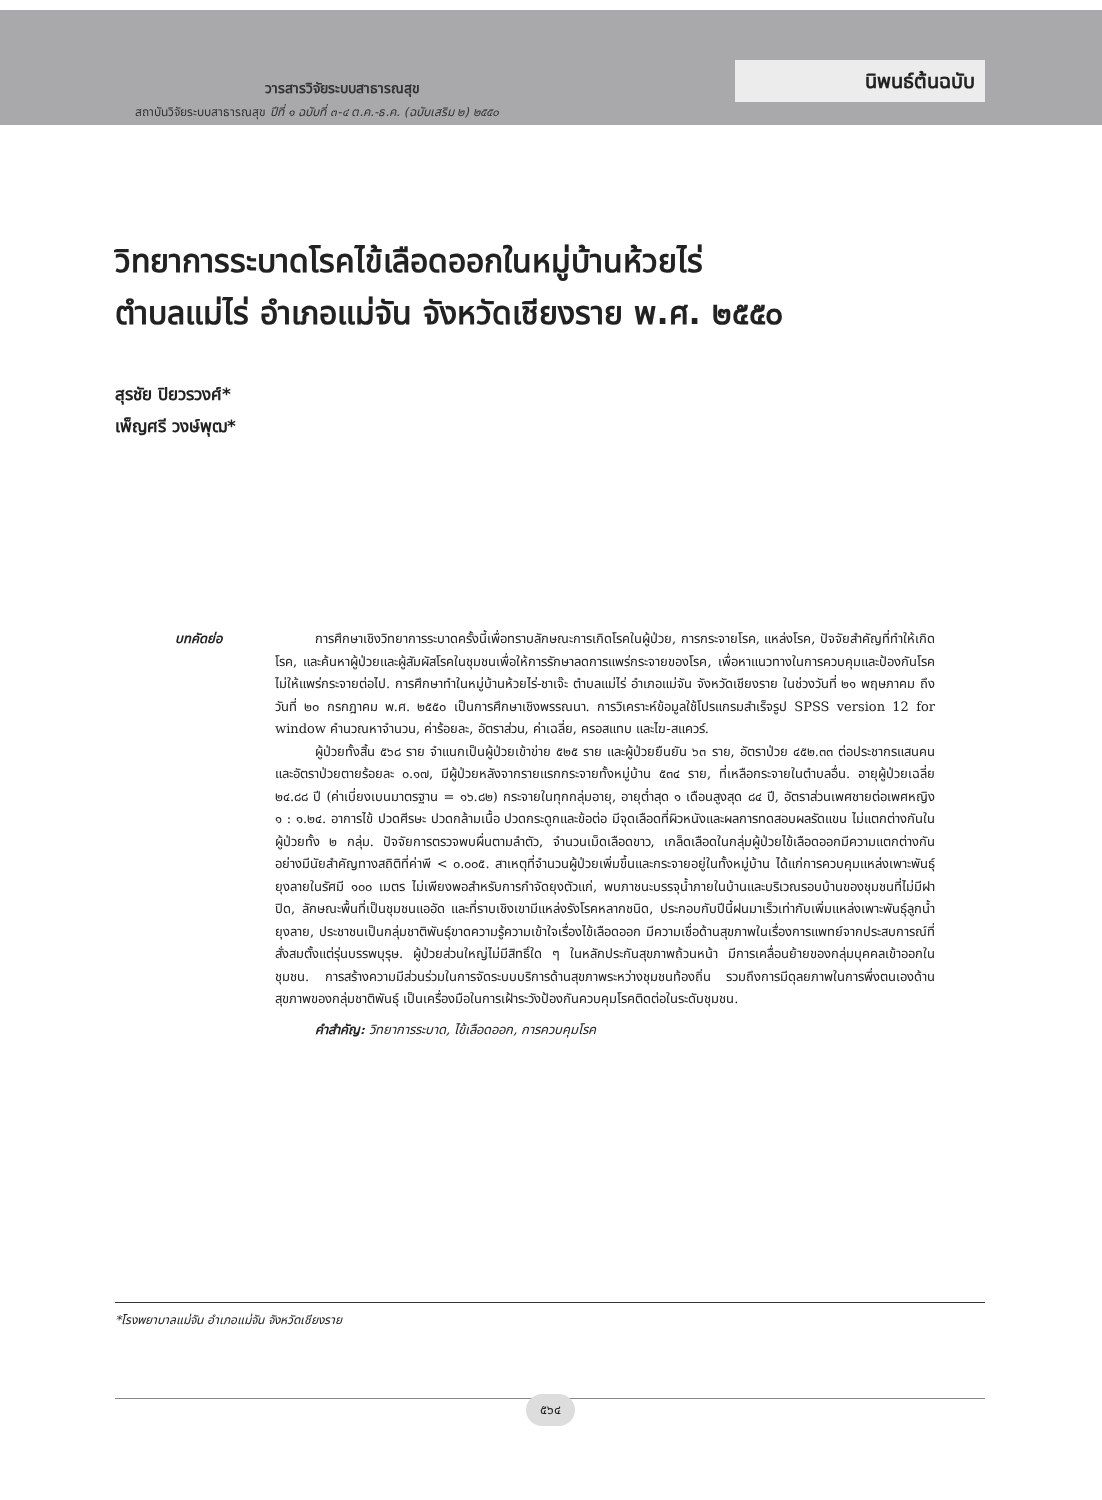วารสารวิจัยระบบสาธารณสุข
สถาบันวิจัยระบบสาธารณสุข ปีที่ ๑ ฉบับที่ ๓-๔ ต.ค.-ธ.ค. (ฉบับเสริม ๒) ๒๕๕๐
นิพนธ์ต้นฉบับ
วิทยาการระบาดโรคไข้เลือดออกในหมู่บ้านห้วยไร่
ตำบลแม่ไร่ อำเภอแม่จัน จังหวัดเชียงราย พ.ศ. ๒๕๕๐
สุรชัย ปิยวรวงศ์*
เพ็ญศรี วงษ์พุฒ*
บทคัดย่อ การศึกษาเชิงวิทยาการระบาดครั้งนี้เพื่อทราบลักษณะการเกิดโรคในผู้ป่วย, การกระจายโรค, แหล่งโรค, ปัจจัยสำคัญที่ทำให้เกิดโรค, และค้นหาผู้ป่วยและผู้สัมผัสโรคในชุมชนเพื่อให้การรักษาลดการแพร่กระจายของโรค, เพื่อหาแนวทางในการควบคุมและป้องกันโรคไม่ให้แพร่กระจายต่อไป. การศึกษาทำในหมู่บ้านห้วยไร่-ชาเจ๊ะ ตำบลแม่ไร่ อำเภอแม่จัน จังหวัดเชียงราย ในช่วงวันที่ ๒๑ พฤษภาคม ถึงวันที่ ๒๐ กรกฎาคม พ.ศ. ๒๕๕๐ เป็นการศึกษาเชิงพรรณนา. การวิเคราะห์ข้อมูลใช้โปรแกรมสำเร็จรูป SPSS version 12 for window คำนวณหาจำนวน, ค่าร้อยละ, อัตราส่วน, ค่าเฉลี่ย, ครอสแทบ และไฆ-สแควร์.
ผู้ป่วยทั้งสิ้น ๕๖๘ ราย จำแนกเป็นผู้ป่วยเข้าข่าย ๕๒๕ ราย และผู้ป่วยยืนยัน ๖๓ ราย, อัตราป่วย ๔๕๒.๓๓ ต่อประชากรแสนคน และอัตราป่วยตายร้อยละ ๐.๑๗, มีผู้ป่วยหลังจากรายแรกกระจายทั้งหมู่บ้าน ๕๓๔ ราย, ที่เหลือกระจายในตำบลอื่น. อายุผู้ป่วยเฉลี่ย ๒๔.๘๘ ปี (ค่าเบี่ยงเบนมาตรฐาน = ๑๖.๘๒) กระจายในทุกกลุ่มอายุ, อายุต่ำสุด ๑ เดือนสูงสุด ๘๔ ปี, อัตราส่วนเพศชายต่อเพศหญิง ๑ : ๑.๒๔. อาการไข้ ปวดศีรษะ ปวดกล้ามเนื้อ ปวดกระดูกและข้อต่อ มีจุดเลือดที่ผิวหนังและผลการทดสอบผลรัดแขน ไม่แตกต่างกันในผู้ป่วยทั้ง ๒ กลุ่ม. ปัจจัยการตรวจพบผื่นตามลำตัว, จำนวนเม็ดเลือดขาว, เกล็ดเลือดในกลุ่มผู้ป่วยไข้เลือดออกมีความแตกต่างกันอย่างมีนัยสำคัญทางสถิติที่ค่าพี < ๐.๐๐๕. สาเหตุที่จำนวนผู้ป่วยเพิ่มขึ้นและกระจายอยู่ในทั้งหมู่บ้าน ได้แก่การควบคุมแหล่งเพาะพันธุ์ยุงลายในรัศมี ๑๐๐ เมตร ไม่เพียงพอสำหรับการกำจัดยุงตัวแก่, พบภาชนะบรรจุน้ำภายในบ้านและบริเวณรอบบ้านของชุมชนที่ไม่มีฝาปิด, ลักษณะพื้นที่เป็นชุมชนแออัด และที่ราบเชิงเขามีแหล่งรังโรคหลากชนิด, ประกอบกับปีนี้ฝนมาเร็วเท่ากับเพิ่มแหล่งเพาะพันธุ์ลูกน้ำยุงลาย, ประชาชนเป็นกลุ่มชาติพันธุ์ขาดความรู้ความเข้าใจเรื่องไข้เลือดออก มีความเชื่อด้านสุขภาพในเรื่องการแพทย์จากประสบการณ์ที่สั่งสมตั้งแต่รุ่นบรรพบุรุษ. ผู้ป่วยส่วนใหญ่ไม่มีสิทธิ์ใด ๆ ในหลักประกันสุขภาพถ้วนหน้า มีการเคลื่อนย้ายของกลุ่มบุคคลเข้าออกในชุมชน. การสร้างความมีส่วนร่วมในการจัดระบบบริการด้านสุขภาพระหว่างชุมชนท้องถิ่น รวมถึงการมีดุลยภาพในการพึ่งตนเองด้านสุขภาพของกลุ่มชาติพันธุ์ เป็นเครื่องมือในการเฝ้าระวังป้องกันควบคุมโรคติดต่อในระดับชุมชน.
คำสำคัญ: วิทยาการระบาด, ไข้เลือดออก, การควบคุมโรค
*โรงพยาบาลแม่จัน อำเภอแม่จัน จังหวัดเชียงราย
๕๖๔